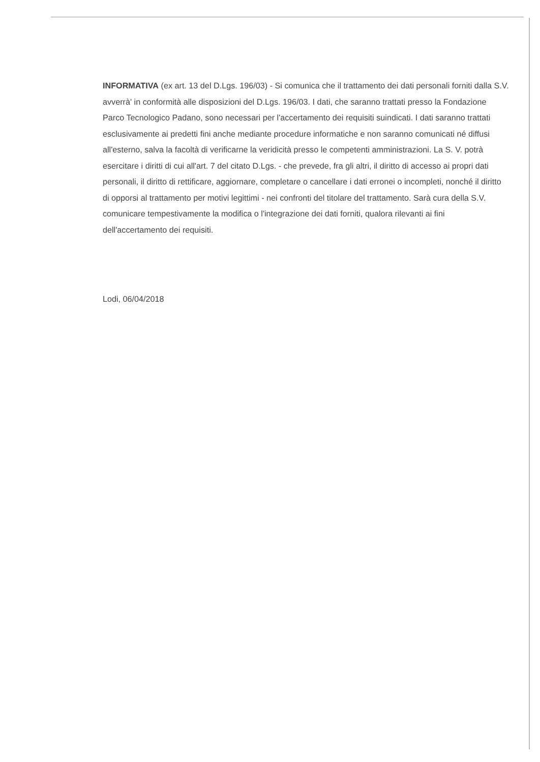INFORMATIVA (ex art. 13 del D.Lgs. 196/03) - Si comunica che il trattamento dei dati personali forniti dalla S.V. avverrà' in conformità alle disposizioni del D.Lgs. 196/03. I dati, che saranno trattati presso la Fondazione Parco Tecnologico Padano, sono necessari per l'accertamento dei requisiti suindicati. I dati saranno trattati esclusivamente ai predetti fini anche mediante procedure informatiche e non saranno comunicati né diffusi all'esterno, salva la facoltà di verificarne la veridicità presso le competenti amministrazioni. La S. V. potrà esercitare i diritti di cui all'art. 7 del citato D.Lgs. - che prevede, fra gli altri, il diritto di accesso ai propri dati personali, il diritto di rettificare, aggiornare, completare o cancellare i dati erronei o incompleti, nonché il diritto di opporsi al trattamento per motivi legittimi - nei confronti del titolare del trattamento. Sarà cura della S.V. comunicare tempestivamente la modifica o l'integrazione dei dati forniti, qualora rilevanti ai fini dell'accertamento dei requisiti.
Lodi, 06/04/2018